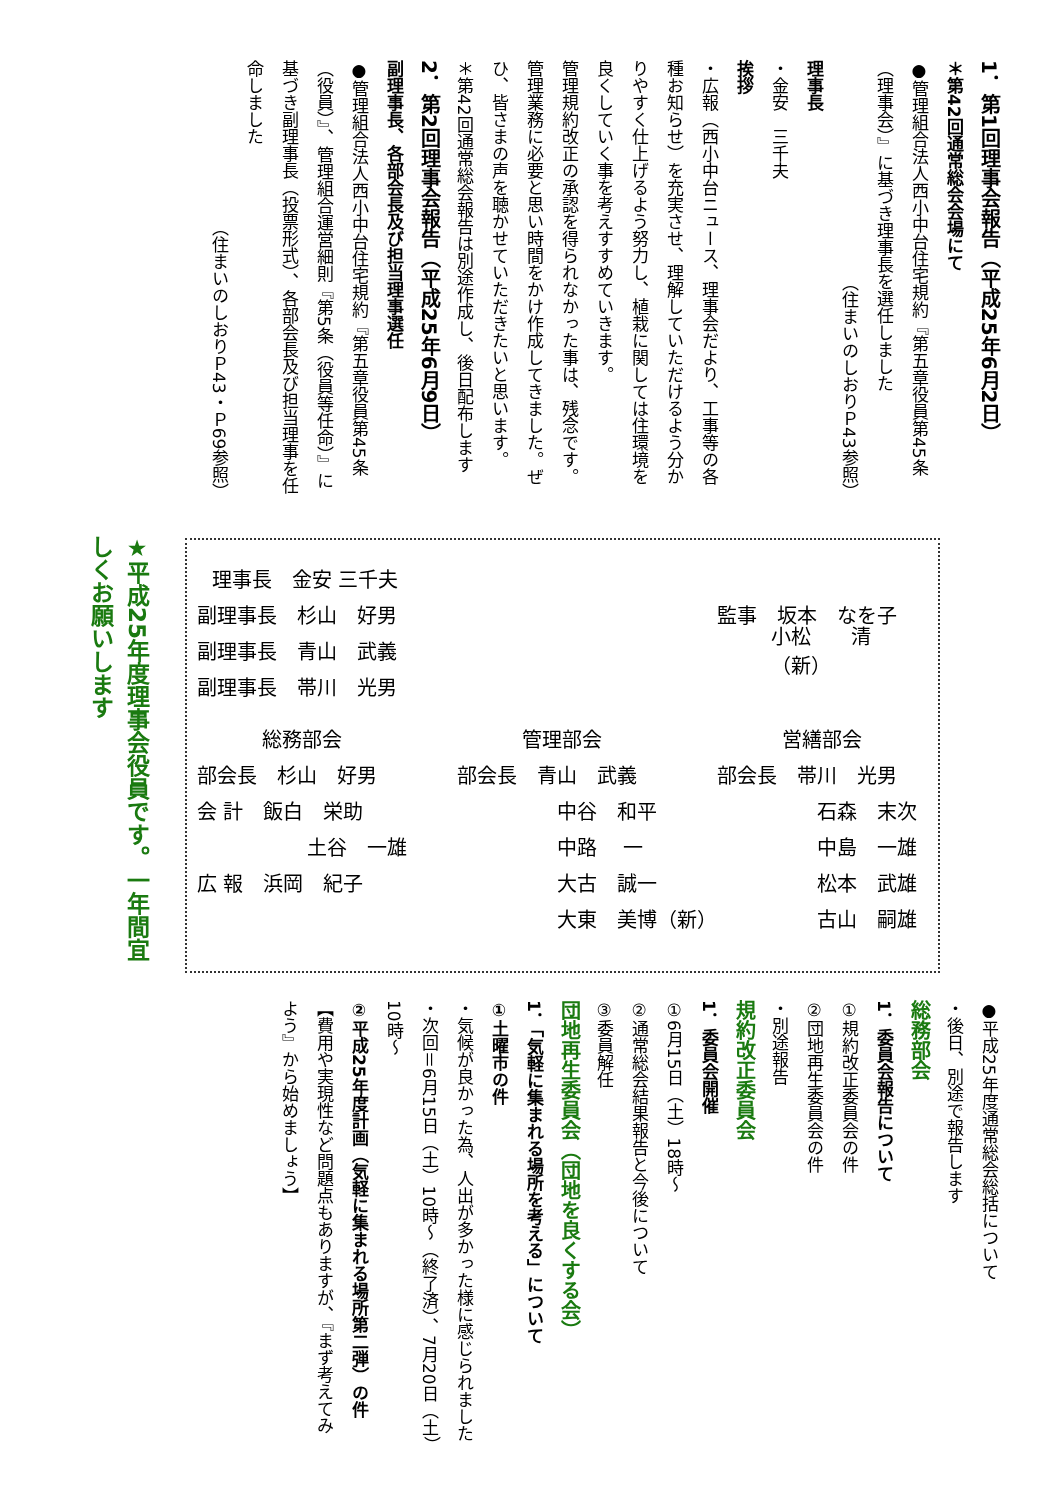1．第1回理事会報告（平成25年6月2日）
＊第42回通常総会会場にて
●管理組合法人西小中台住宅規約『第五章役員第45条（理事会）』に基づき理事長を選任しました
（住まいのしおりＰ43参照）
理事長
・金安　三千夫
挨拶
・広報（西小中台ニュース、理事会だより、工事等の各種お知らせ）を充実させ、理解していただけるよう分かりやすく仕上げるよう努力し、植栽に関しては住環境を良くしていく事を考えすすめていきます。
管理規約改正の承認を得られなかった事は、残念です。管理業務に必要と思い時間をかけ作成してきました。ぜひ、皆さまの声を聴かせていただきたいと思います。
＊第42回通常総会報告は別途作成し、後日配布します
2．第2回理事会報告（平成25年6月9日）
副理事長、各部会長及び担当理事選任
●管理組合法人西小中台住宅規約『第五章役員第45条（役員）』、管理組合運営細則『第5条（役員等任命）』に基づき副理事長（投票形式）、各部会長及び担当理事を任命しました
（住まいのしおりＰ43・Ｐ69参照）
★平成25年度理事会役員です。一年間宜しくお願いします
理事長　金安 三千夫
副理事長　杉山　好男 監事　坂本　なを子
副理事長　青山　武義 小松　　清（新）
副理事長　帯川　光男
総務部会 管理部会 営繕部会
部会長　杉山　好男 部会長　青山　武義 部会長　帯川　光男
会 計　飯白　栄助 中谷　和平 石森　末次
土谷　一雄 中路　 一 中島　一雄
広 報　浜岡　紀子 大古　誠一 松本　武雄
大東　美博（新） 古山　嗣雄
●平成25年度通常総会総括について
・後日、別途で報告します
総務部会
1．委員会報告について
①規約改正委員会の件
②団地再生委員会の件
・別途報告
規約改正委員会
1．委員会開催
①6月15日（土）18時～
②通常総会結果報告と今後について
③委員解任
団地再生委員会（団地を良くする会）
1．「気軽に集まれる場所を考える」について
①土曜市の件
・気候が良かった為、人出が多かった様に感じられました
・次回＝6月15日（土）10時～（終了済）、7月20日（土）10時～
②平成25年度計画（気軽に集まれる場所第二弾）の件
【費用や実現性など問題点もありますが、『まず考えてみよう』から始めましょう】